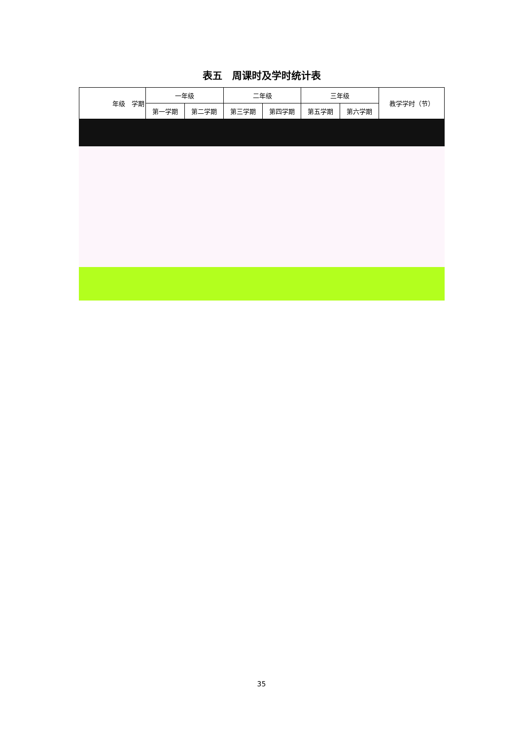表五　周课时及学时统计表
| 年级 学期 | 一年级 | | 二年级 | | 三年级 | | 教学学时（节） |
| --- | --- | --- | --- | --- | --- | --- | --- |
| | 第一学期 | 第二学期 | 第三学期 | 第四学期 | 第五学期 | 第六学期 | |
35